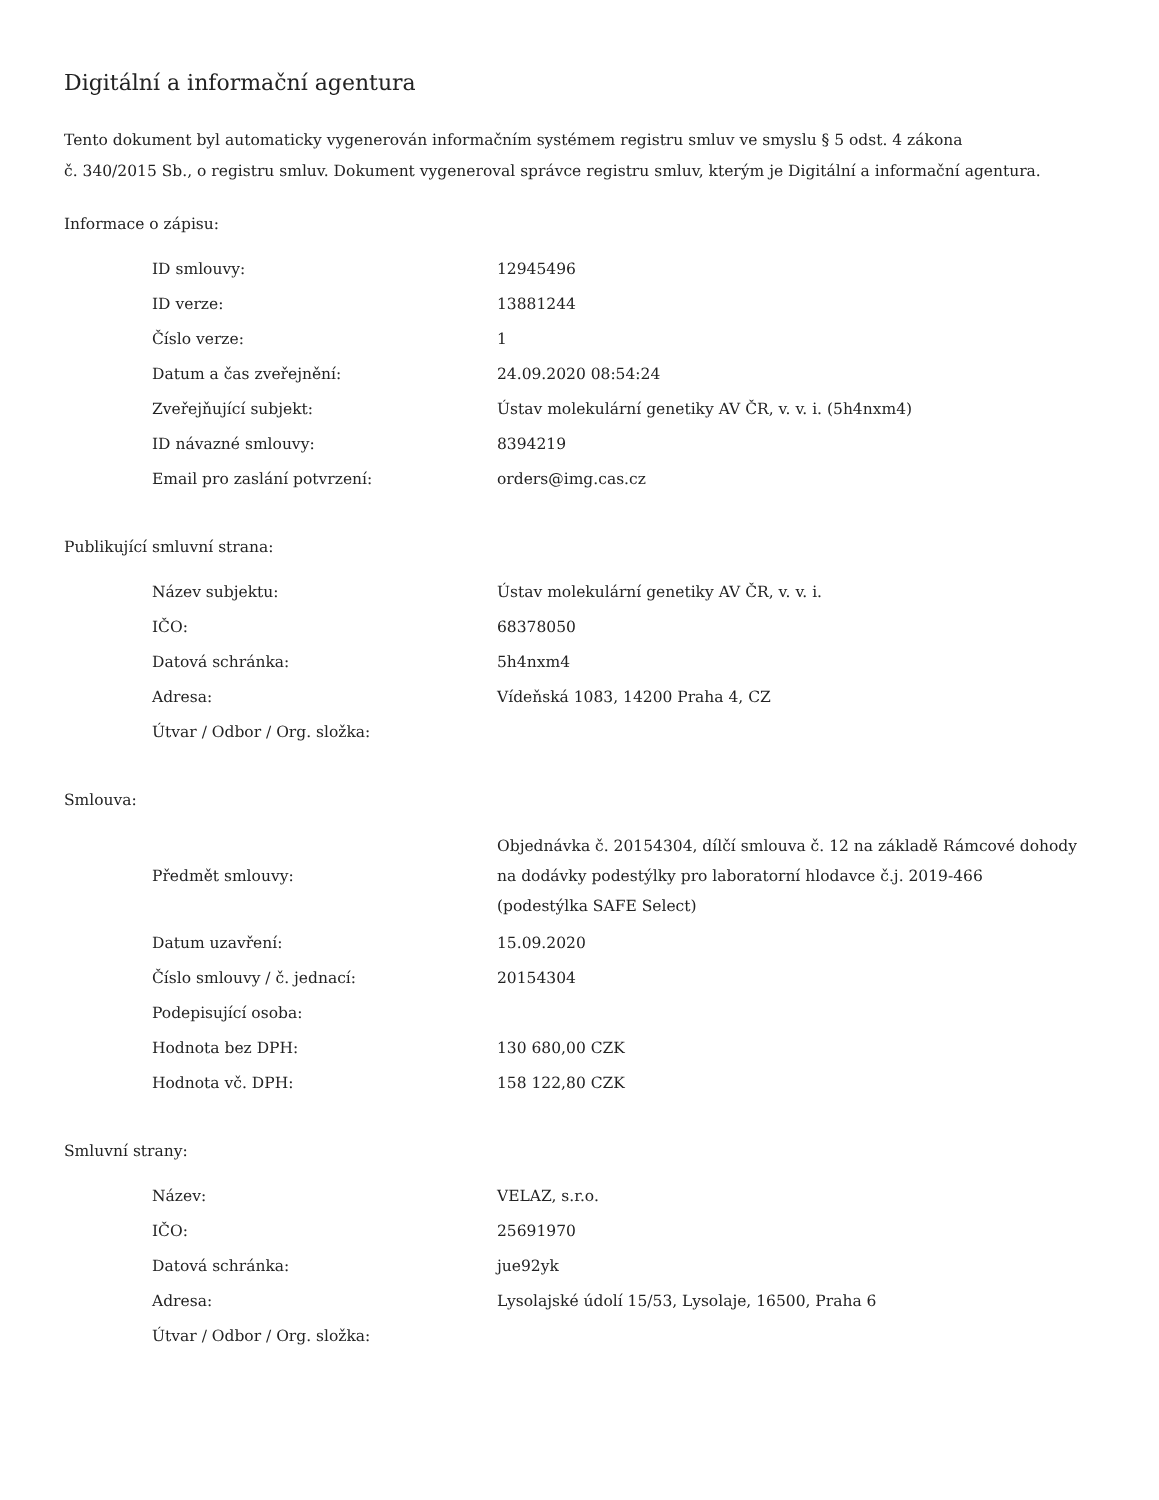Digitální a informační agentura
Tento dokument byl automaticky vygenerován informačním systémem registru smluv ve smyslu § 5 odst. 4 zákona
č. 340/2015 Sb., o registru smluv. Dokument vygeneroval správce registru smluv, kterým je Digitální a informační agentura.
Informace o zápisu:
| ID smlouvy: | 12945496 |
| ID verze: | 13881244 |
| Číslo verze: | 1 |
| Datum a čas zveřejnění: | 24.09.2020 08:54:24 |
| Zveřejňující subjekt: | Ústav molekulární genetiky AV ČR, v. v. i. (5h4nxm4) |
| ID návazné smlouvy: | 8394219 |
| Email pro zaslání potvrzení: | orders@img.cas.cz |
Publikující smluvní strana:
| Název subjektu: | Ústav molekulární genetiky AV ČR, v. v. i. |
| IČO: | 68378050 |
| Datová schránka: | 5h4nxm4 |
| Adresa: | Vídeňská 1083, 14200 Praha 4, CZ |
| Útvar / Odbor / Org. složka: | |
Smlouva:
| Předmět smlouvy: | Objednávka č. 20154304, dílčí smlouva č. 12 na základě Rámcové dohody na dodávky podestýlky pro laboratorní hlodavce č.j. 2019-466 (podestýlka SAFE Select) |
| Datum uzavření: | 15.09.2020 |
| Číslo smlouvy / č. jednací: | 20154304 |
| Podepisující osoba: | |
| Hodnota bez DPH: | 130 680,00 CZK |
| Hodnota vč. DPH: | 158 122,80 CZK |
Smluvní strany:
| Název: | VELAZ, s.r.o. |
| IČO: | 25691970 |
| Datová schránka: | jue92yk |
| Adresa: | Lysolajské údolí 15/53, Lysolaje, 16500, Praha 6 |
| Útvar / Odbor / Org. složka: | |